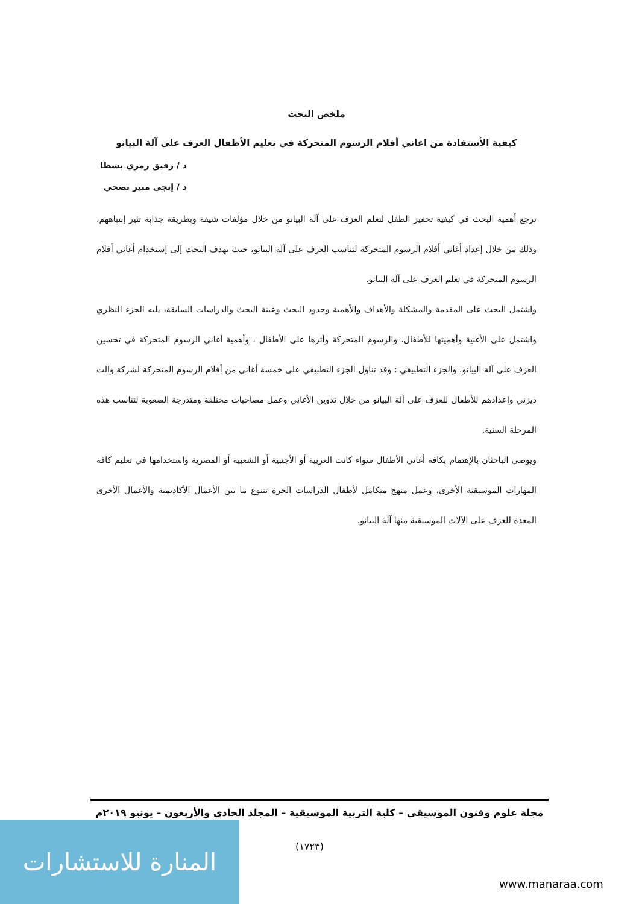ملخص البحث
كيفية الأستفادة من اغاني أفلام الرسوم المتحركة في تعليم الأطفال العزف على آلة البيانو
د / رفيق رمزي بسطا
د / إنجي منير نصحي
ترجع أهمية البحث في كيفية تحفيز الطفل لتعلم العزف على آلة البيانو من خلال مؤلفات شيقة وبطريقة جذابة تثير إنتباههم، وذلك من خلال إعداد أغاني أفلام الرسوم المتحركة لتناسب العزف على آله البيانو، حيث يهدف البحث إلى إستخدام أغاني أفلام الرسوم المتحركة في تعلم العزف على آله البيانو.
واشتمل البحث على المقدمة والمشكلة والأهداف والأهمية وحدود البحث وعينة البحث والدراسات السابقة، يليه الجزء النظري واشتمل على الأغنية وأهميتها للأطفال، والرسوم المتحركة وأثرها على الأطفال ، وأهمية أغاني الرسوم المتحركة في تحسين العزف على آلة البيانو، والجزء التطبيقي : وقد تناول الجزء التطبيقي على خمسة أغاني من أفلام الرسوم المتحركة لشركة والت ديزني وإعدادهم للأطفال للعزف على آلة البيانو من خلال تدوين الأغاني وعمل مصاحبات مختلفة ومتدرجة الصعوبة لتناسب هذه المرحلة السنية.
ويوصي الباحثان بالإهتمام بكافة أغاني الأطفال سواء كانت العربية أو الأجنبية أو الشعبية أو المصرية واستخدامها في تعليم كافة المهارات الموسيقية الأخرى، وعمل منهج متكامل لأطفال الدراسات الحرة تتنوع ما بين الأعمال الأكاديمية والأعمال الأخرى المعدة للعزف على الآلات الموسيقية منها آلة البيانو.
مجلة علوم وفنون الموسيقى – كلية التربية الموسيقية – المجلد الحادي والأربعون – يونيو ٢٠١٩م
(١٧٢٣)
المنارة للاستشارات
www.manaraa.com